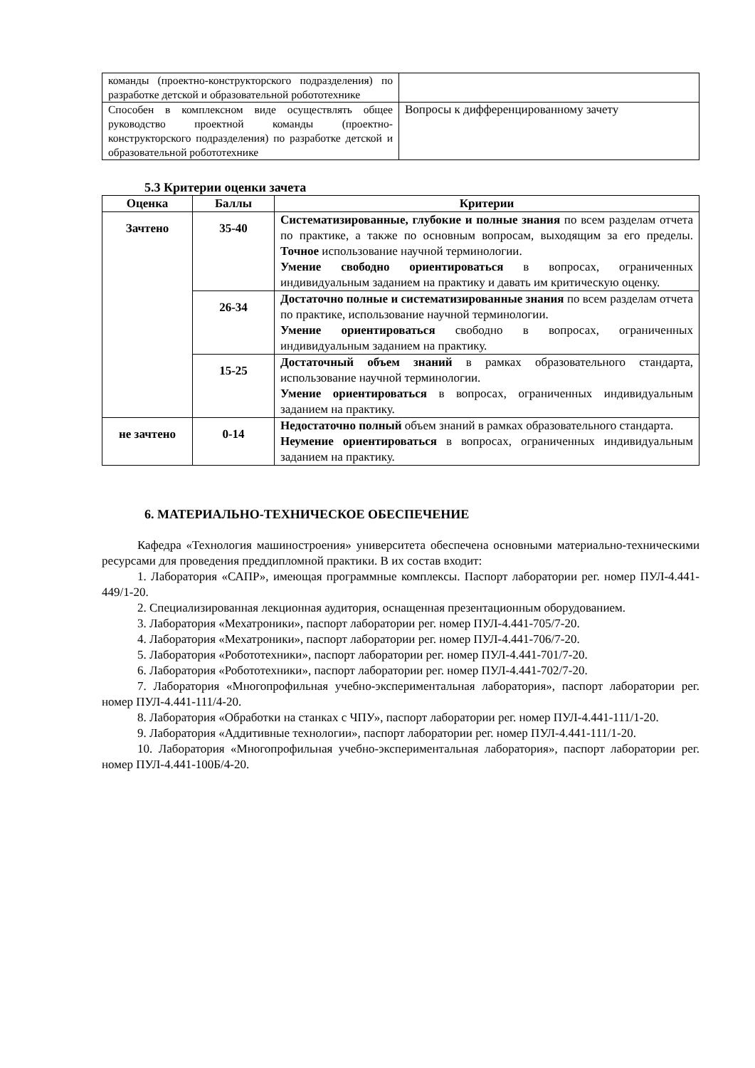| команды (проектно-конструкторского подразделения) по разработке детской и образовательной робототехнике | |
| Способен в комплексном виде осуществлять общее руководство проектной команды (проектно-конструкторского подразделения) по разработке детской и образовательной робототехнике | Вопросы к дифференцированному зачету |
5.3 Критерии оценки зачета
| Оценка | Баллы | Критерии |
| --- | --- | --- |
| Зачтено | 35-40 | Систематизированные, глубокие и полные знания по всем разделам отчета по практике, а также по основным вопросам, выходящим за его пределы. Точное использование научной терминологии. Умение свободно ориентироваться в вопросах, ограниченных индивидуальным заданием на практику и давать им критическую оценку. |
| | 26-34 | Достаточно полные и систематизированные знания по всем разделам отчета по практике, использование научной терминологии. Умение ориентироваться свободно в вопросах, ограниченных индивидуальным заданием на практику. |
| | 15-25 | Достаточный объем знаний в рамках образовательного стандарта, использование научной терминологии. Умение ориентироваться в вопросах, ограниченных индивидуальным заданием на практику. |
| не зачтено | 0-14 | Недостаточно полный объем знаний в рамках образовательного стандарта. Неумение ориентироваться в вопросах, ограниченных индивидуальным заданием на практику. |
6. МАТЕРИАЛЬНО-ТЕХНИЧЕСКОЕ ОБЕСПЕЧЕНИЕ
Кафедра «Технология машиностроения» университета обеспечена основными материально-техническими ресурсами для проведения преддипломной практики. В их состав входит:
1. Лаборатория «САПР», имеющая программные комплексы. Паспорт лаборатории рег. номер ПУЛ-4.441-449/1-20.
2. Специализированная лекционная аудитория, оснащенная презентационным оборудованием.
3. Лаборатория «Мехатроники», паспорт лаборатории рег. номер ПУЛ-4.441-705/7-20.
4. Лаборатория «Мехатроники», паспорт лаборатории рег. номер ПУЛ-4.441-706/7-20.
5. Лаборатория «Робототехники», паспорт лаборатории рег. номер ПУЛ-4.441-701/7-20.
6. Лаборатория «Робототехники», паспорт лаборатории рег. номер ПУЛ-4.441-702/7-20.
7. Лаборатория «Многопрофильная учебно-экспериментальная лаборатория», паспорт лаборатории рег. номер ПУЛ-4.441-111/4-20.
8. Лаборатория «Обработки на станках с ЧПУ», паспорт лаборатории рег. номер ПУЛ-4.441-111/1-20.
9. Лаборатория «Аддитивные технологии», паспорт лаборатории рег. номер ПУЛ-4.441-111/1-20.
10. Лаборатория «Многопрофильная учебно-экспериментальная лаборатория», паспорт лаборатории рег. номер ПУЛ-4.441-100Б/4-20.